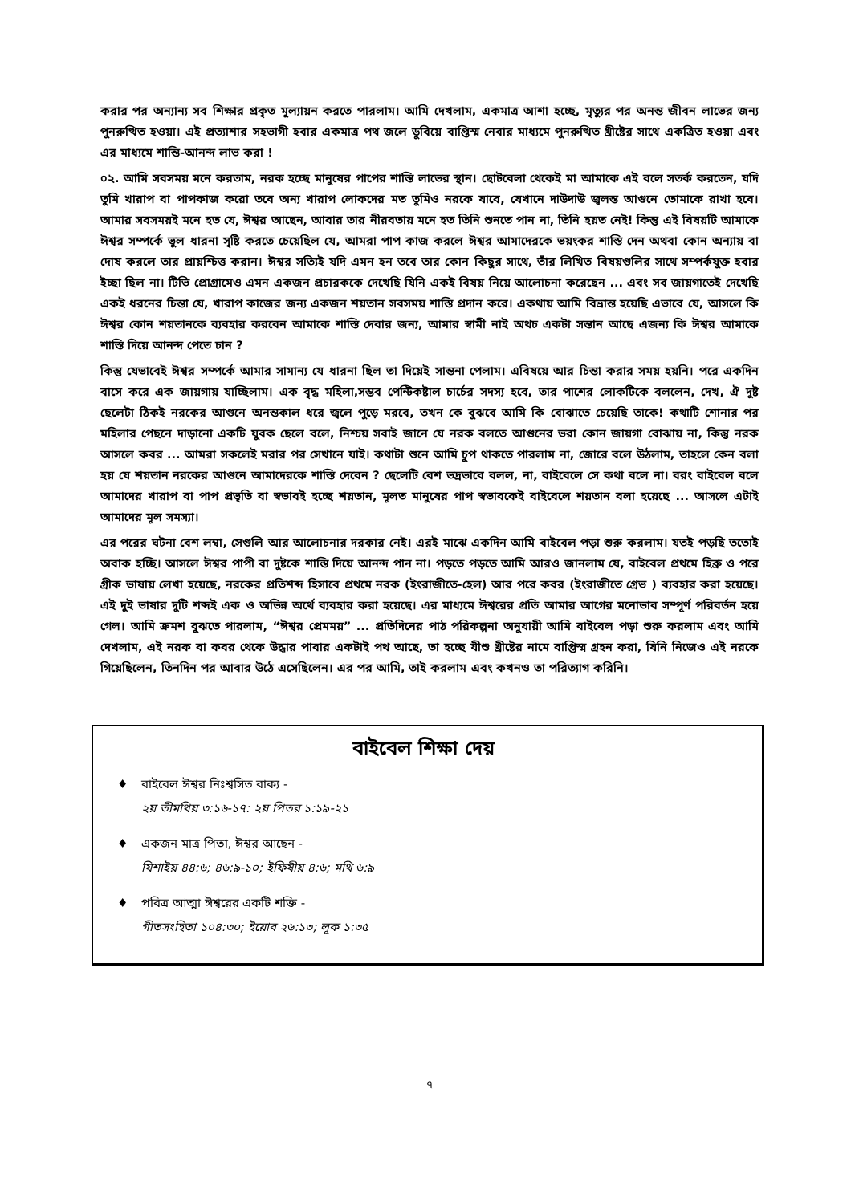করার পর অন্যান্য সব শিক্ষার প্রকৃত মূল্যায়ন করতে পারলাম। আমি দেখলাম, একমাত্র আশা হচ্ছে, মৃত্যুর পর অনন্ত জীবন লাভের জন্য পুনরুত্থিত হওয়া। এই প্রত্যাশার সহভাগী হবার একমাত্র পথ জলে ডুবিয়ে বাপ্তিস্ম নেবার মাধ্যমে পুনরুত্থিত খ্রীষ্টের সাথে একত্রিত হওয়া এবং এর মাধ্যমে শান্তি-আনন্দ লাভ করা !
০২. আমি সবসময় মনে করতাম, নরক হচ্ছে মানুষের পাপের শাস্তি লাভের স্থান। ছোটবেলা থেকেই মা আমাকে এই বলে সতর্ক করতেন, যদি তুমি খারাপ বা পাপকাজ করো তবে অন্য খারাপ লোকদের মত তুমিও নরকে যাবে, যেখানে দাউদাউ জ্বলন্ত আগুনে তোমাকে রাখা হবে। আমার সবসময়ই মনে হত যে, ঈশ্বর আছেন, আবার তার নীরবতায় মনে হত তিনি শুনতে পান না, তিনি হয়ত নেই! কিন্তু এই বিষয়টি আমাকে ঈশ্বর সম্পর্কে ভুল ধারনা সৃষ্টি করতে চেয়েছিল যে, আমরা পাপ কাজ করলে ঈশ্বর আমাদেরকে ভয়ংকর শাস্তি দেন অথবা কোন অন্যায় বা দোষ করলে তার প্রায়শ্চিত্ত করান। ঈশ্বর সত্যিই যদি এমন হন তবে তার কোন কিছুর সাথে, তাঁর লিখিত বিষয়গুলির সাথে সম্পর্কযুক্ত হবার ইচ্ছা ছিল না। টিভি প্রোগ্রামেও এমন একজন প্রচারককে দেখেছি যিনি একই বিষয় নিয়ে আলোচনা করেছেন ... এবং সব জায়গাতেই দেখেছি একই ধরনের চিন্তা যে, খারাপ কাজের জন্য একজন শয়তান সবসময় শাস্তি প্রদান করে। একথায় আমি বিভ্রান্ত হয়েছি এভাবে যে, আসলে কি ঈশ্বর কোন শয়তানকে ব্যবহার করবেন আমাকে শাস্তি দেবার জন্য, আমার স্বামী নাই অথচ একটা সন্তান আছে এজন্য কি ঈশ্বর আমাকে শাস্তি দিয়ে আনন্দ পেতে চান ?
কিন্তু যেভাবেই ঈশ্বর সম্পর্কে আমার সামান্য যে ধারনা ছিল তা দিয়েই সান্তনা পেলাম। এবিষয়ে আর চিন্তা করার সময় হয়নি। পরে একদিন বাসে করে এক জায়গায় যাচ্ছিলাম। এক বৃদ্ধ মহিলা,সম্ভব পেন্টিকষ্টাল চার্চের সদস্য হবে, তার পাশের লোকটিকে বললেন, দেখ, ঐ দুষ্ট ছেলেটা ঠিকই নরকের আগুনে অনন্তকাল ধরে জ্বলে পুড়ে মরবে, তখন কে বুঝবে আমি কি বোঝাতে চেয়েছি তাকে! কথাটি শোনার পর মহিলার পেছনে দাড়ানো একটি যুবক ছেলে বলে, নিশ্চয় সবাই জানে যে নরক বলতে আগুনের ভরা কোন জায়গা বোঝায় না, কিন্তু নরক আসলে কবর ... আমরা সকলেই মরার পর সেখানে যাই। কথাটা শুনে আমি চুপ থাকতে পারলাম না, জোরে বলে উঠলাম, তাহলে কেন বলা হয় যে শয়তান নরকের আগুনে আমাদেরকে শাস্তি দেবেন ? ছেলেটি বেশ ভদ্রভাবে বলল, না, বাইবেলে সে কথা বলে না। বরং বাইবেল বলে আমাদের খারাপ বা পাপ প্রভৃতি বা স্বভাবই হচ্ছে শয়তান, মূলত মানুষের পাপ স্বভাবকেই বাইবেলে শয়তান বলা হয়েছে ... আসলে এটাই আমাদের মূল সমস্যা।
এর পরের ঘটনা বেশ লম্বা, সেগুলি আর আলোচনার দরকার নেই। এরই মাঝে একদিন আমি বাইবেল পড়া শুরু করলাম। যতই পড়ছি ততোই অবাক হচ্ছি। আসলে ঈশ্বর পাপী বা দুষ্টকে শাস্তি দিয়ে আনন্দ পান না। পড়তে পড়তে আমি আরও জানলাম যে, বাইবেল প্রথমে হিব্রু ও পরে গ্রীক ভাষায় লেখা হয়েছে, নরকের প্রতিশব্দ হিসাবে প্রথমে নরক (ইংরাজীতে-হেল) আর পরে কবর (ইংরাজীতে গ্রেভ ) ব্যবহার করা হয়েছে। এই দুই ভাষার দুটি শব্দই এক ও অভিন্ন অর্থে ব্যবহার করা হয়েছে। এর মাধ্যমে ঈশ্বরের প্রতি আমার আগের মনোভাব সম্পূর্ণ পরিবর্তন হয়ে গেল। আমি ক্রমশ বুঝতে পারলাম, “ঈশ্বর প্রেমময়” ... প্রতিদিনের পাঠ পরিকল্পনা অনুযায়ী আমি বাইবেল পড়া শুরু করলাম এবং আমি দেখলাম, এই নরক বা কবর থেকে উদ্ধার পাবার একটাই পথ আছে, তা হচ্ছে যীশু খ্রীষ্টের নামে বাপ্তিস্ম গ্রহন করা, যিনি নিজেও এই নরকে গিয়েছিলেন, তিনদিন পর আবার উঠে এসেছিলেন। এর পর আমি, তাই করলাম এবং কখনও তা পরিত্যাগ করিনি।
বাইবেল শিক্ষা দেয়
♦ বাইবেল ঈশ্বর নিঃশ্বসিত বাক্য -
২য় তীমথিয় ৩:১৬-১৭: ২য় পিতর ১:১৯-২১
♦ একজন মাত্র পিতা, ঈশ্বর আছেন -
যিশাইয় ৪৪:৬; ৪৬:৯-১০; ইফিষীয় ৪:৬; মথি ৬:৯
♦ পবিত্র আত্মা ঈশ্বরের একটি শক্তি -
গীতসংহিতা ১০৪:৩০; ইয়োব ২৬:১৩; লূক ১:৩৫
৭